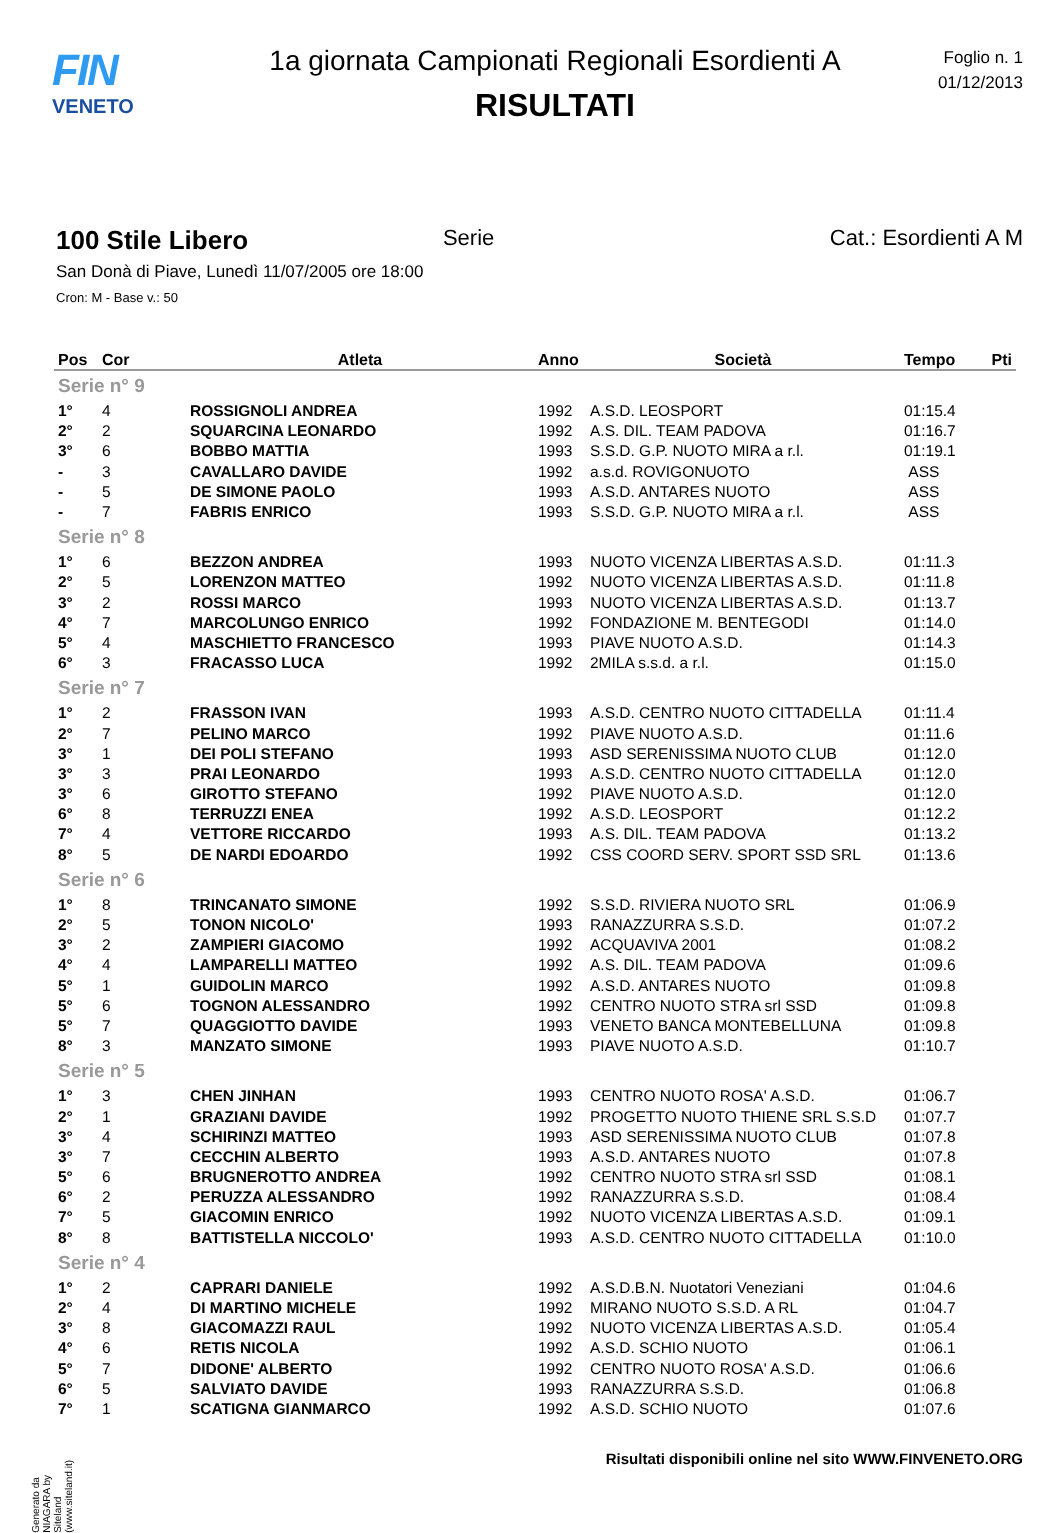FIN
VENETO
1a giornata Campionati Regionali Esordienti A
RISULTATI
Foglio n. 1
01/12/2013
100 Stile Libero
Serie Cat.: Esordienti A M
San Donà di Piave, Lunedì 11/07/2005 ore 18:00
Cron: M - Base v.: 50
| Pos | Cor | Atleta | Anno | Società | Tempo | Pti |
| --- | --- | --- | --- | --- | --- | --- |
| Serie n° 9 | | | | | | |
| 1° | 4 | ROSSIGNOLI ANDREA | 1992 | A.S.D. LEOSPORT | 01:15.4 | |
| 2° | 2 | SQUARCINA LEONARDO | 1992 | A.S. DIL. TEAM PADOVA | 01:16.7 | |
| 3° | 6 | BOBBO MATTIA | 1993 | S.S.D. G.P. NUOTO MIRA a r.l. | 01:19.1 | |
| - | 3 | CAVALLARO DAVIDE | 1992 | a.s.d. ROVIGONUOTO | ASS | |
| - | 5 | DE SIMONE PAOLO | 1993 | A.S.D. ANTARES NUOTO | ASS | |
| - | 7 | FABRIS ENRICO | 1993 | S.S.D. G.P. NUOTO MIRA a r.l. | ASS | |
| Serie n° 8 | | | | | | |
| 1° | 6 | BEZZON ANDREA | 1993 | NUOTO VICENZA LIBERTAS A.S.D. | 01:11.3 | |
| 2° | 5 | LORENZON MATTEO | 1992 | NUOTO VICENZA LIBERTAS A.S.D. | 01:11.8 | |
| 3° | 2 | ROSSI MARCO | 1993 | NUOTO VICENZA LIBERTAS A.S.D. | 01:13.7 | |
| 4° | 7 | MARCOLUNGO ENRICO | 1992 | FONDAZIONE M. BENTEGODI | 01:14.0 | |
| 5° | 4 | MASCHIETTO FRANCESCO | 1993 | PIAVE NUOTO A.S.D. | 01:14.3 | |
| 6° | 3 | FRACASSO LUCA | 1992 | 2MILA s.s.d. a r.l. | 01:15.0 | |
| Serie n° 7 | | | | | | |
| 1° | 2 | FRASSON IVAN | 1993 | A.S.D. CENTRO NUOTO CITTADELLA | 01:11.4 | |
| 2° | 7 | PELINO MARCO | 1992 | PIAVE NUOTO A.S.D. | 01:11.6 | |
| 3° | 1 | DEI POLI STEFANO | 1993 | ASD SERENISSIMA NUOTO CLUB | 01:12.0 | |
| 3° | 3 | PRAI LEONARDO | 1993 | A.S.D. CENTRO NUOTO CITTADELLA | 01:12.0 | |
| 3° | 6 | GIROTTO STEFANO | 1992 | PIAVE NUOTO A.S.D. | 01:12.0 | |
| 6° | 8 | TERRUZZI ENEA | 1992 | A.S.D. LEOSPORT | 01:12.2 | |
| 7° | 4 | VETTORE RICCARDO | 1993 | A.S. DIL. TEAM PADOVA | 01:13.2 | |
| 8° | 5 | DE NARDI EDOARDO | 1992 | CSS COORD SERV. SPORT SSD SRL | 01:13.6 | |
| Serie n° 6 | | | | | | |
| 1° | 8 | TRINCANATO SIMONE | 1992 | S.S.D. RIVIERA NUOTO SRL | 01:06.9 | |
| 2° | 5 | TONON NICOLO' | 1993 | RANAZZURRA S.S.D. | 01:07.2 | |
| 3° | 2 | ZAMPIERI GIACOMO | 1992 | ACQUAVIVA 2001 | 01:08.2 | |
| 4° | 4 | LAMPARELLI MATTEO | 1992 | A.S. DIL. TEAM PADOVA | 01:09.6 | |
| 5° | 1 | GUIDOLIN MARCO | 1992 | A.S.D. ANTARES NUOTO | 01:09.8 | |
| 5° | 6 | TOGNON ALESSANDRO | 1992 | CENTRO NUOTO STRA srl SSD | 01:09.8 | |
| 5° | 7 | QUAGGIOTTO DAVIDE | 1993 | VENETO BANCA MONTEBELLUNA | 01:09.8 | |
| 8° | 3 | MANZATO SIMONE | 1993 | PIAVE NUOTO A.S.D. | 01:10.7 | |
| Serie n° 5 | | | | | | |
| 1° | 3 | CHEN JINHAN | 1993 | CENTRO NUOTO ROSA' A.S.D. | 01:06.7 | |
| 2° | 1 | GRAZIANI DAVIDE | 1992 | PROGETTO NUOTO THIENE SRL S.S.D | 01:07.7 | |
| 3° | 4 | SCHIRINZI MATTEO | 1993 | ASD SERENISSIMA NUOTO CLUB | 01:07.8 | |
| 3° | 7 | CECCHIN ALBERTO | 1993 | A.S.D. ANTARES NUOTO | 01:07.8 | |
| 5° | 6 | BRUGNEROTTO ANDREA | 1992 | CENTRO NUOTO STRA srl SSD | 01:08.1 | |
| 6° | 2 | PERUZZA ALESSANDRO | 1992 | RANAZZURRA S.S.D. | 01:08.4 | |
| 7° | 5 | GIACOMIN ENRICO | 1992 | NUOTO VICENZA LIBERTAS A.S.D. | 01:09.1 | |
| 8° | 8 | BATTISTELLA NICCOLO' | 1993 | A.S.D. CENTRO NUOTO CITTADELLA | 01:10.0 | |
| Serie n° 4 | | | | | | |
| 1° | 2 | CAPRARI DANIELE | 1992 | A.S.D.B.N. Nuotatori Veneziani | 01:04.6 | |
| 2° | 4 | DI MARTINO MICHELE | 1992 | MIRANO NUOTO S.S.D. A RL | 01:04.7 | |
| 3° | 8 | GIACOMAZZI RAUL | 1992 | NUOTO VICENZA LIBERTAS A.S.D. | 01:05.4 | |
| 4° | 6 | RETIS NICOLA | 1992 | A.S.D. SCHIO NUOTO | 01:06.1 | |
| 5° | 7 | DIDONE' ALBERTO | 1992 | CENTRO NUOTO ROSA' A.S.D. | 01:06.6 | |
| 6° | 5 | SALVIATO DAVIDE | 1993 | RANAZZURRA S.S.D. | 01:06.8 | |
| 7° | 1 | SCATIGNA GIANMARCO | 1992 | A.S.D. SCHIO NUOTO | 01:07.6 | |
Generato da NIAGARA by Siteland (www.siteland.it)
Risultati disponibili online nel sito WWW.FINVENETO.ORG